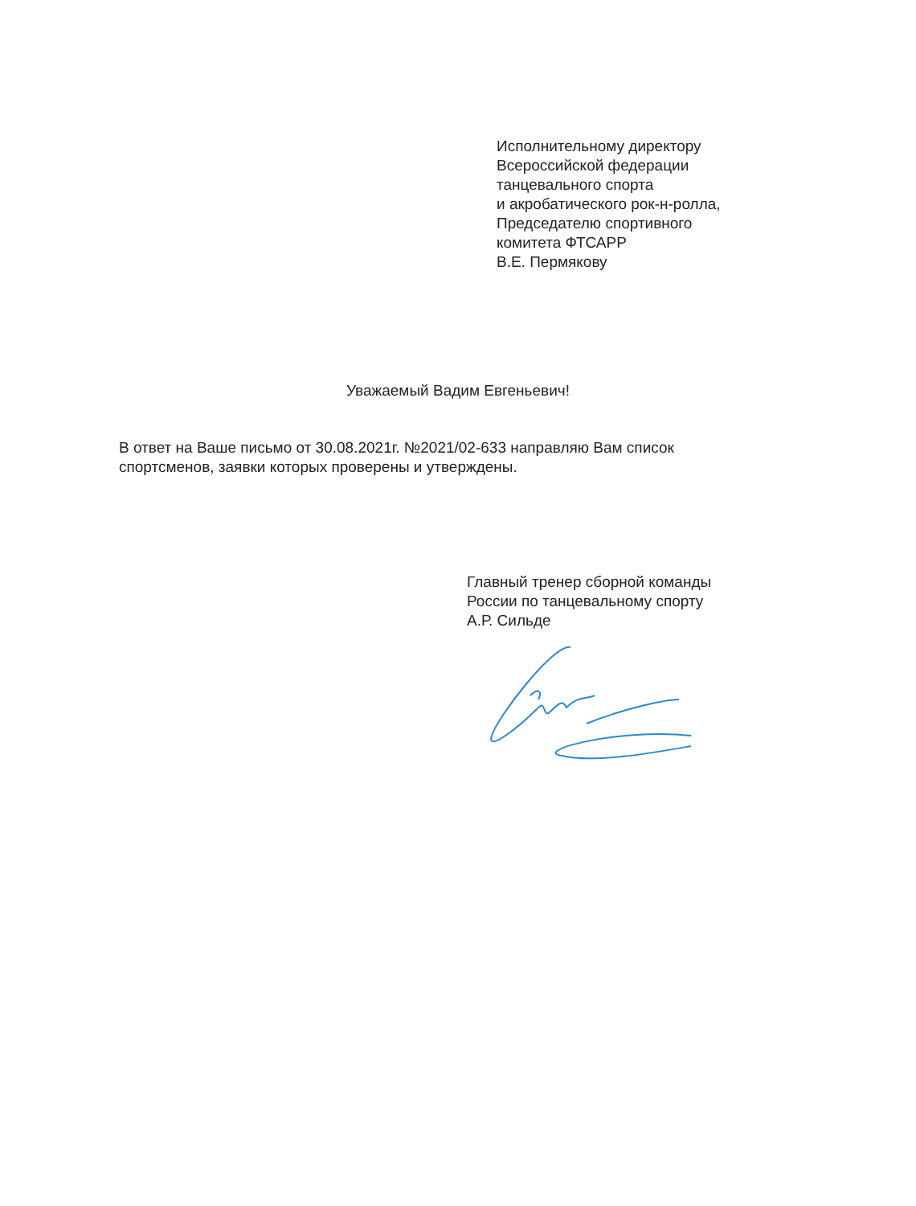Исполнительному директору
Всероссийской федерации
танцевального спорта
и акробатического рок-н-ролла,
Председателю спортивного
комитета ФТСАРР
В.Е. Пермякову
Уважаемый Вадим Евгеньевич!
В ответ на Ваше письмо от 30.08.2021г. №2021/02-633 направляю Вам список спортсменов, заявки которых проверены и утверждены.
Главный тренер сборной команды
России по танцевальному спорту
А.Р. Сильде